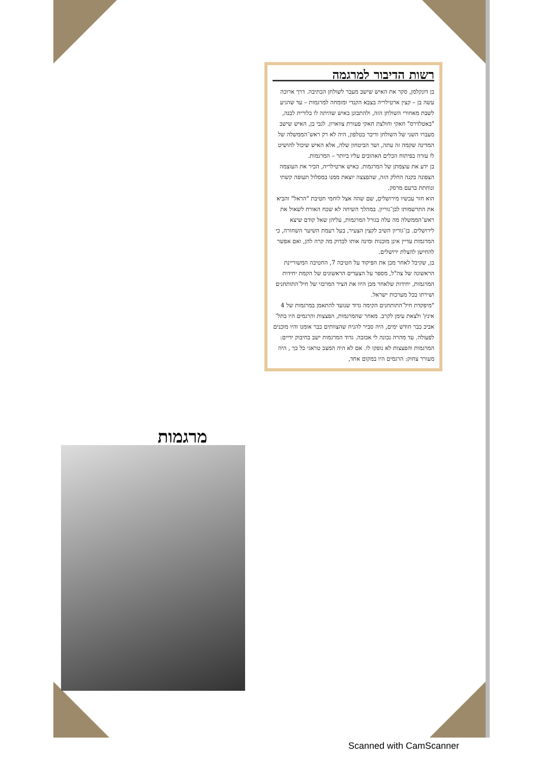רשות הדיבור למרגמה
בן דונקלמן, סקר את האיש שישב מעבר לשולחן הכתיבה. דרך ארוכה עשה בן – קצין ארטילריה בצבא הקנדי ומומחה למרגמות – עד שהגיע לשבת מאחורי השולחן הזה, ולהתבונן באיש שהיתה לו בלורית לבנה, "באטלדרס" חאקי וחולצת חאקי פעורת צווארון. לגבי בן, האיש שישב מעברו השני של השולחן ודיבר בטלפון, היה לא רק ראש־הממשלה של המדינה שקמה זה עתה, ושר הביטחון שלה, אלא האיש שיכול להושיט לו עזרה בפיתוח הכלים האהובים עליו ביותר – המרגמות.
בן ידע את עוצמתן של המרגמות. כאיש ארטילריה, הכיר את העוצמה הצפונה בקנה החלק הזה, שהפצצה יוצאת ממנו במסלול תעופה קשתי ונוחתת ברעם מרסק.
הוא חזר עכשיו מירושלים, שם שהה אצל לוחמי חטיבת "הראל" והביא את התרשמותו לבן־גוריון. במהלך השיחה לא שכח האורח לשאול את ראש־הממשלה מה עלה בגורל המרגמות, עליהן שאל קודם שיצא לירושלים. בן־גוריון השיב לקצין הצעיר, בעל רעמת השיער השחורה, כי המרגמות עדיין אינן מוכנות ומינה אותו לבדוק מה קרה להן, ואם אפשר להחישן להצלת ירושלים.
בן, שקיבל לאחר מכן את הפיקוד על חטיבה 7, החטיבה המשוריינת הראשונה של צה"ל, מספר על הצעדים הראשונים של הקמת יחידות המרגמות, יחידות שלאחר מכן היוו את הציר המרכזי של חיל־התותחנים ושירתו בכל מערכות ישראל.
"מיפקדת חיל־התותחנים הקימה גדוד שנועד להתאמן במרגמות של 4 אינץ' ולצאת עימן לקרב. מאחר שהמרגמות, הפצצות והרגמים היו בתל־אביב כבר חודש ימים, היה סביר להניח שהצוותים כבר אומנו והיו מוכנים לפעולה. עד מהרה נכונה לי אכזבה. גדוד המרגמות ישב בחיבוק ידיים: המרגמות והפצצות לא נופקו לו. אם לא היה המצב טראגי כל כך , היה מעורר צחוק: הרגמים היו במקום אחד,
מרגמות
Scanned with CamScanner